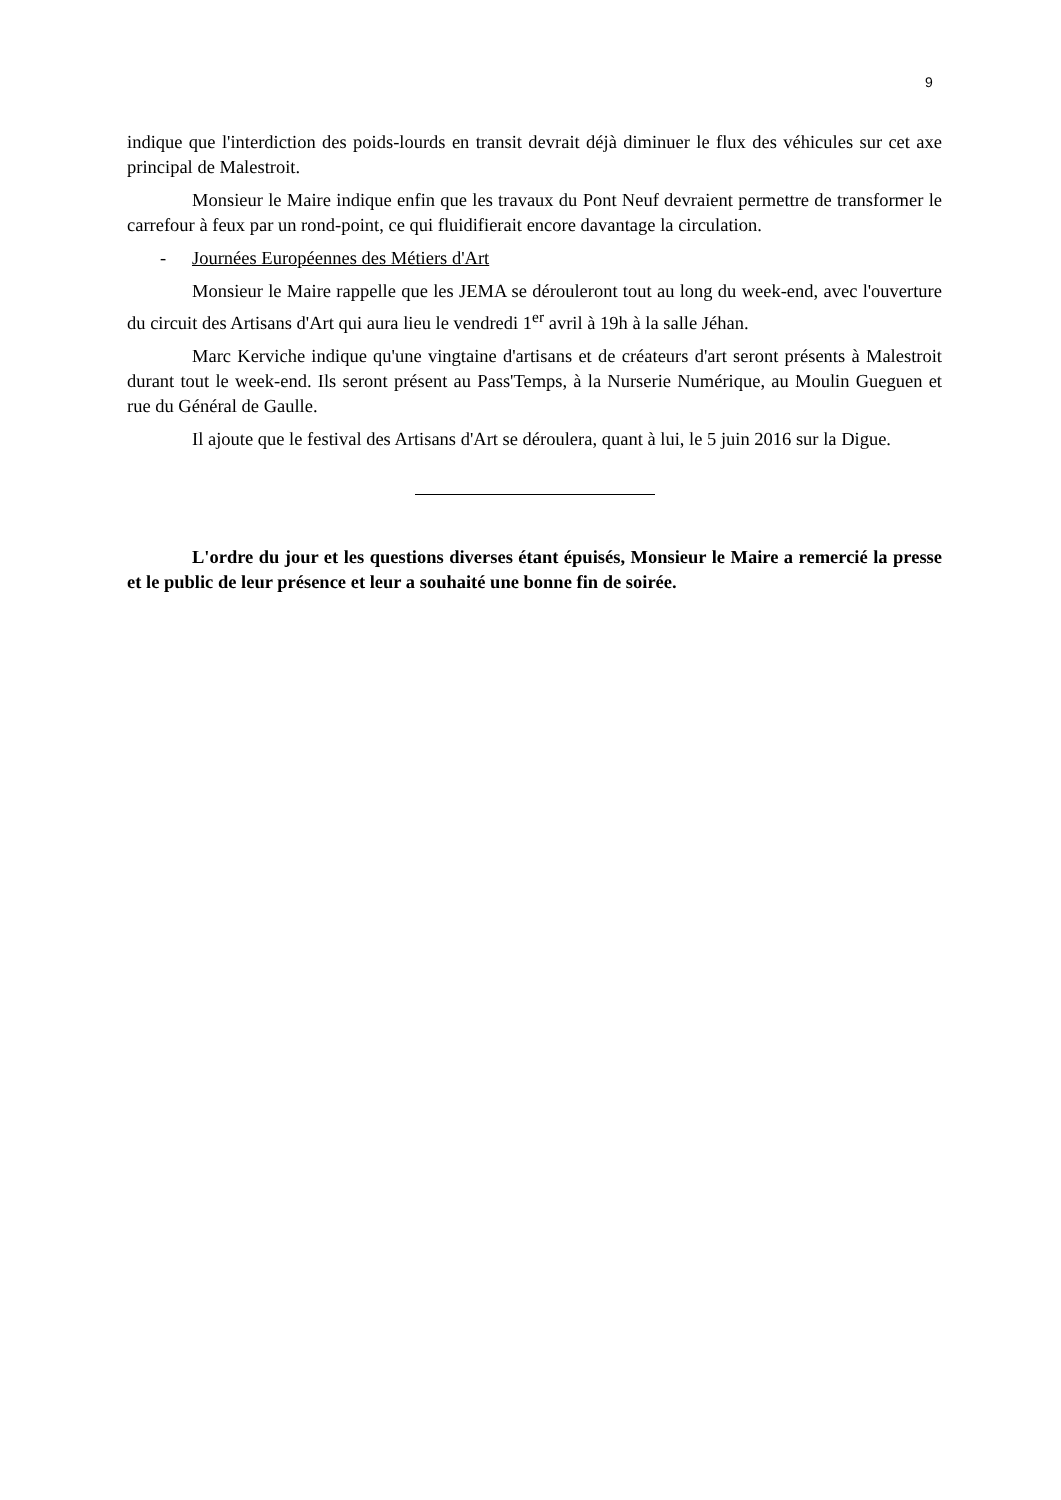9
indique que l'interdiction des poids-lourds en transit devrait déjà diminuer le flux des véhicules sur cet axe principal de Malestroit.
Monsieur le Maire indique enfin que les travaux du Pont Neuf devraient permettre de transformer le carrefour à feux par un rond-point, ce qui fluidifierait encore davantage la circulation.
- Journées Européennes des Métiers d'Art
Monsieur le Maire rappelle que les JEMA se dérouleront tout au long du week-end, avec l'ouverture du circuit des Artisans d'Art qui aura lieu le vendredi 1<sup>er</sup> avril à 19h à la salle Jéhan.
Marc Kerviche indique qu'une vingtaine d'artisans et de créateurs d'art seront présents à Malestroit durant tout le week-end. Ils seront présent au Pass'Temps, à la Nurserie Numérique, au Moulin Gueguen et rue du Général de Gaulle.
Il ajoute que le festival des Artisans d'Art se déroulera, quant à lui, le 5 juin 2016 sur la Digue.
L'ordre du jour et les questions diverses étant épuisés, Monsieur le Maire a remercié la presse et le public de leur présence et leur a souhaité une bonne fin de soirée.